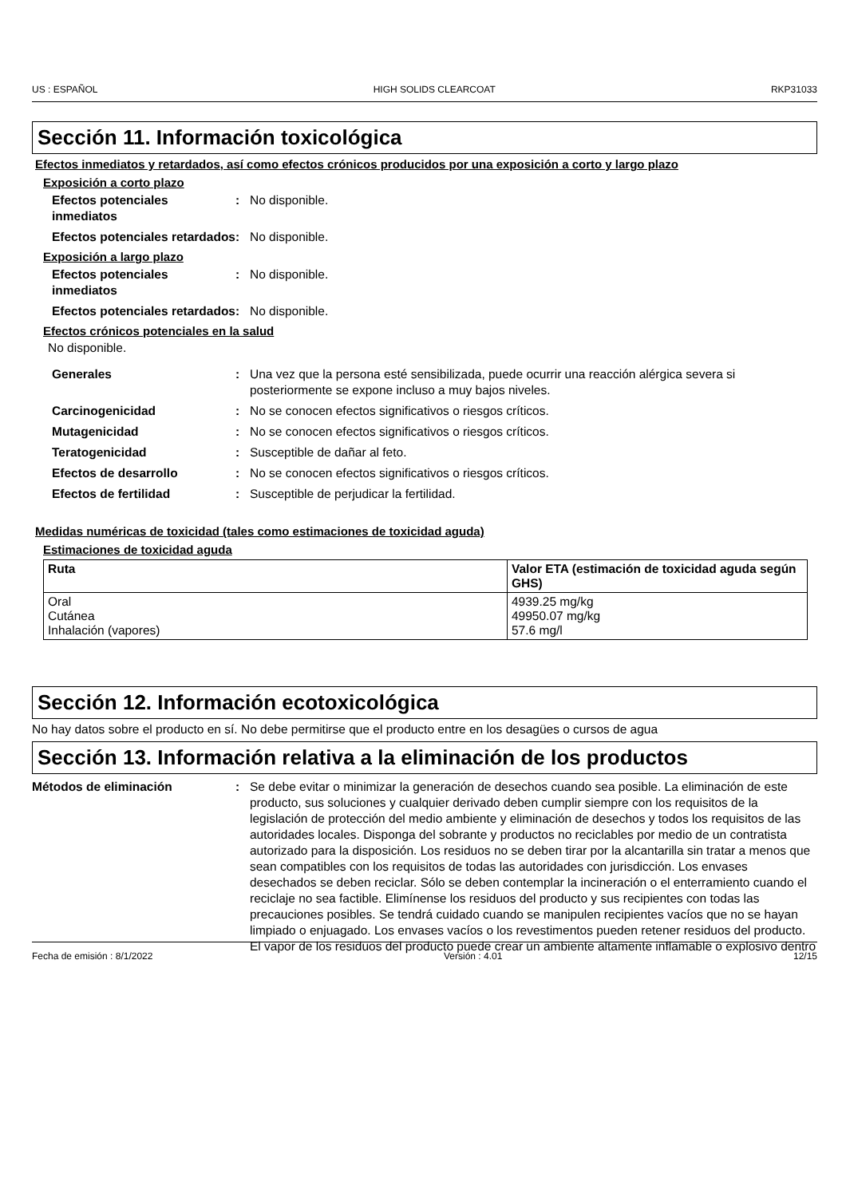US : ESPAÑOL HIGH SOLIDS CLEARCOAT RKP31033
Sección 11. Información toxicológica
Efectos inmediatos y retardados, así como efectos crónicos producidos por una exposición a corto y largo plazo
Exposición a corto plazo
Efectos potenciales inmediatos
: No disponible.
Efectos potenciales retardados
: No disponible.
Exposición a largo plazo
Efectos potenciales inmediatos
: No disponible.
Efectos potenciales retardados
: No disponible.
Efectos crónicos potenciales en la salud
No disponible.
Generales : Una vez que la persona esté sensibilizada, puede ocurrir una reacción alérgica severa si posteriormente se expone incluso a muy bajos niveles.
Carcinogenicidad : No se conocen efectos significativos o riesgos críticos.
Mutagenicidad : No se conocen efectos significativos o riesgos críticos.
Teratogenicidad : Susceptible de dañar al feto.
Efectos de desarrollo : No se conocen efectos significativos o riesgos críticos.
Efectos de fertilidad : Susceptible de perjudicar la fertilidad.
Medidas numéricas de toxicidad (tales como estimaciones de toxicidad aguda)
Estimaciones de toxicidad aguda
| Ruta | Valor ETA (estimación de toxicidad aguda según GHS) |
| --- | --- |
| Oral Cutánea Inhalación (vapores) | 4939.25 mg/kg 49950.07 mg/kg 57.6 mg/l |
Sección 12. Información ecotoxicológica
No hay datos sobre el producto en sí. No debe permitirse que el producto entre en los desagües o cursos de agua
Sección 13. Información relativa a la eliminación de los productos
Métodos de eliminación : Se debe evitar o minimizar la generación de desechos cuando sea posible. La eliminación de este producto, sus soluciones y cualquier derivado deben cumplir siempre con los requisitos de la legislación de protección del medio ambiente y eliminación de desechos y todos los requisitos de las autoridades locales. Disponga del sobrante y productos no reciclables por medio de un contratista autorizado para la disposición. Los residuos no se deben tirar por la alcantarilla sin tratar a menos que sean compatibles con los requisitos de todas las autoridades con jurisdicción. Los envases desechados se deben reciclar. Sólo se deben contemplar la incineración o el enterramiento cuando el reciclaje no sea factible. Elimínense los residuos del producto y sus recipientes con todas las precauciones posibles. Se tendrá cuidado cuando se manipulen recipientes vacíos que no se hayan limpiado o enjuagado. Los envases vacíos o los revestimentos pueden retener residuos del producto. El vapor de los residuos del producto puede crear un ambiente altamente inflamable o explosivo dentro
Fecha de emisión : 8/1/2022 Versión : 4.01 12/15